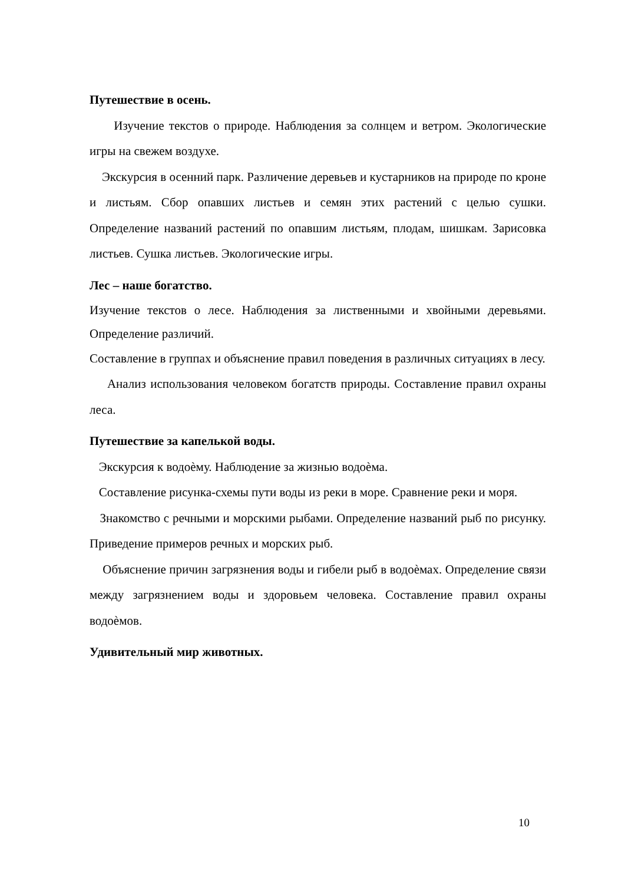Путешествие в осень.
Изучение текстов о природе. Наблюдения за солнцем и ветром. Экологические игры на свежем воздухе.
Экскурсия в осенний парк. Различение деревьев и кустарников на природе по кроне и листьям. Сбор опавших листьев и семян этих растений с целью сушки. Определение названий растений по опавшим листьям, плодам, шишкам. Зарисовка листьев. Сушка листьев. Экологические игры.
Лес – наше богатство.
Изучение текстов о лесе. Наблюдения за лиственными и хвойными деревьями. Определение различий.
Составление в группах и объяснение правил поведения в различных ситуациях в лесу.
Анализ использования человеком богатств природы. Составление правил охраны леса.
Путешествие за капелькой воды.
Экскурсия к водоѐму. Наблюдение за жизнью водоѐма.
Составление рисунка-схемы пути воды из реки в море. Сравнение реки и моря.
Знакомство с речными и морскими рыбами. Определение названий рыб по рисунку. Приведение примеров речных и морских рыб.
Объяснение причин загрязнения воды и гибели рыб в водоѐмах. Определение связи между загрязнением воды и здоровьем человека. Составление правил охраны водоѐмов.
Удивительный мир животных.
10